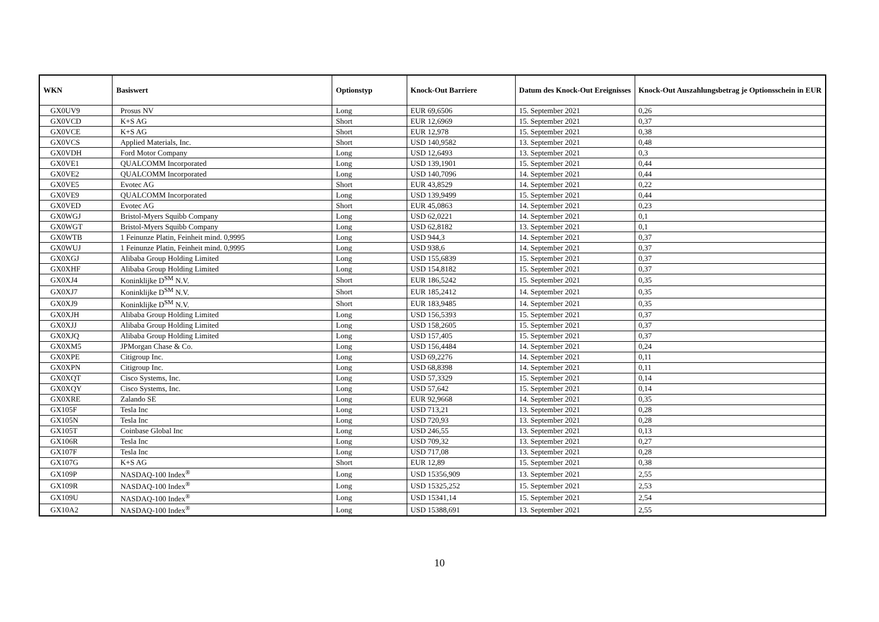| WKN | Basiswert | Optionstyp | Knock-Out Barriere | Datum des Knock-Out Ereignisses | Knock-Out Auszahlungsbetrag je Optionsschein in EUR |
| --- | --- | --- | --- | --- | --- |
| GX0UV9 | Prosus NV | Long | EUR 69,6506 | 15. September 2021 | 0,26 |
| GX0VCD | K+S AG | Short | EUR 12,6969 | 15. September 2021 | 0,37 |
| GX0VCE | K+S AG | Short | EUR 12,978 | 15. September 2021 | 0,38 |
| GX0VCS | Applied Materials, Inc. | Short | USD 140,9582 | 13. September 2021 | 0,48 |
| GX0VDH | Ford Motor Company | Long | USD 12,6493 | 13. September 2021 | 0,3 |
| GX0VE1 | QUALCOMM Incorporated | Long | USD 139,1901 | 15. September 2021 | 0,44 |
| GX0VE2 | QUALCOMM Incorporated | Long | USD 140,7096 | 14. September 2021 | 0,44 |
| GX0VE5 | Evotec AG | Short | EUR 43,8529 | 14. September 2021 | 0,22 |
| GX0VE9 | QUALCOMM Incorporated | Long | USD 139,9499 | 15. September 2021 | 0,44 |
| GX0VED | Evotec AG | Short | EUR 45,0863 | 14. September 2021 | 0,23 |
| GX0WGJ | Bristol-Myers Squibb Company | Long | USD 62,0221 | 14. September 2021 | 0,1 |
| GX0WGT | Bristol-Myers Squibb Company | Long | USD 62,8182 | 13. September 2021 | 0,1 |
| GX0WTB | 1 Feinunze Platin, Feinheit mind. 0,9995 | Long | USD 944,3 | 14. September 2021 | 0,37 |
| GX0WUJ | 1 Feinunze Platin, Feinheit mind. 0,9995 | Long | USD 938,6 | 14. September 2021 | 0,37 |
| GX0XGJ | Alibaba Group Holding Limited | Long | USD 155,6839 | 15. September 2021 | 0,37 |
| GX0XHF | Alibaba Group Holding Limited | Long | USD 154,8182 | 15. September 2021 | 0,37 |
| GX0XJ4 | Koninklijke D<sup>SM</sup> N.V. | Short | EUR 186,5242 | 15. September 2021 | 0,35 |
| GX0XJ7 | Koninklijke D<sup>SM</sup> N.V. | Short | EUR 185,2412 | 14. September 2021 | 0,35 |
| GX0XJ9 | Koninklijke D<sup>SM</sup> N.V. | Short | EUR 183,9485 | 14. September 2021 | 0,35 |
| GX0XJH | Alibaba Group Holding Limited | Long | USD 156,5393 | 15. September 2021 | 0,37 |
| GX0XJJ | Alibaba Group Holding Limited | Long | USD 158,2605 | 15. September 2021 | 0,37 |
| GX0XJQ | Alibaba Group Holding Limited | Long | USD 157,405 | 15. September 2021 | 0,37 |
| GX0XM5 | JPMorgan Chase & Co. | Long | USD 156,4484 | 14. September 2021 | 0,24 |
| GX0XPE | Citigroup Inc. | Long | USD 69,2276 | 14. September 2021 | 0,11 |
| GX0XPN | Citigroup Inc. | Long | USD 68,8398 | 14. September 2021 | 0,11 |
| GX0XQT | Cisco Systems, Inc. | Long | USD 57,3329 | 15. September 2021 | 0,14 |
| GX0XQY | Cisco Systems, Inc. | Long | USD 57,642 | 15. September 2021 | 0,14 |
| GX0XRE | Zalando SE | Long | EUR 92,9668 | 14. September 2021 | 0,35 |
| GX105F | Tesla Inc | Long | USD 713,21 | 13. September 2021 | 0,28 |
| GX105N | Tesla Inc | Long | USD 720,93 | 13. September 2021 | 0,28 |
| GX105T | Coinbase Global Inc | Long | USD 246,55 | 13. September 2021 | 0,13 |
| GX106R | Tesla Inc | Long | USD 709,32 | 13. September 2021 | 0,27 |
| GX107F | Tesla Inc | Long | USD 717,08 | 13. September 2021 | 0,28 |
| GX107G | K+S AG | Short | EUR 12,89 | 15. September 2021 | 0,38 |
| GX109P | NASDAQ-100 Index<sup>®</sup> | Long | USD 15356,909 | 13. September 2021 | 2,55 |
| GX109R | NASDAQ-100 Index<sup>®</sup> | Long | USD 15325,252 | 15. September 2021 | 2,53 |
| GX109U | NASDAQ-100 Index<sup>®</sup> | Long | USD 15341,14 | 15. September 2021 | 2,54 |
| GX10A2 | NASDAQ-100 Index<sup>®</sup> | Long | USD 15388,691 | 13. September 2021 | 2,55 |
10